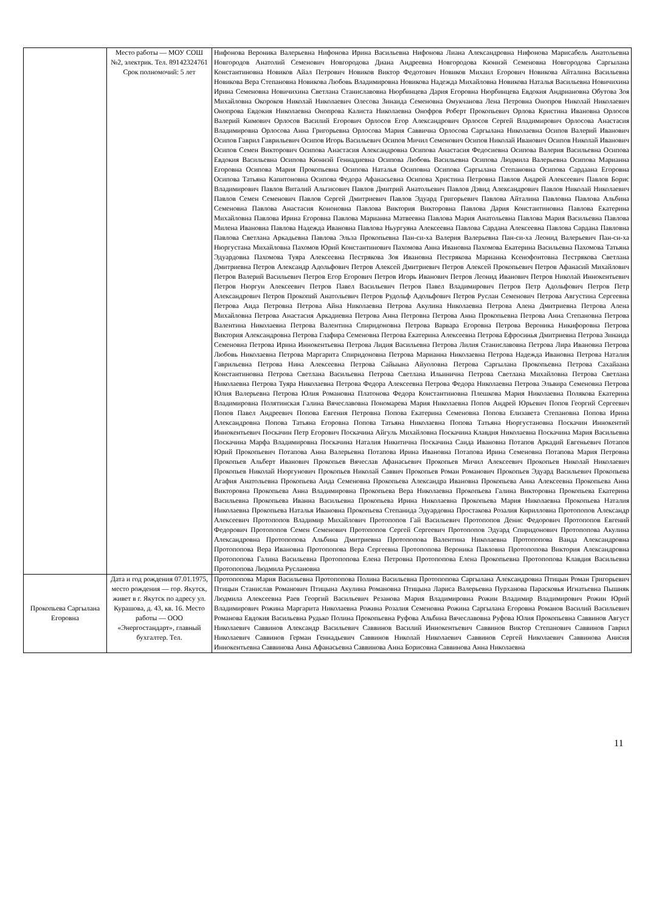| | Место работы — МОУ СОШ №2, электрик. Тел. 89142324761 Срок полномочий: 5 лет | Нифонова Вероника Валерьевна Нифонова Ирина Васильевна Нифонова Лиана Александровна Нифонова Марисабель Анатольевна Новгородов Анатолий Семенович Новгородова Диана Андреевна Новгородова Кюннэй Семеновна Новгородова Саргылана Константиновна Новиков Айал Петрович Новиков Виктор Федотович Новиков Михаил Егорович Новикова Айталина Васильевна Новикова Вера Степановна Новикова Любовь Владимировна Новикова Надежда Михайловна Новикова Наталья Васильевна Новичихина Ирина Семеновна Новичихина Светлана Станиславовна Нюрбинцева Дария Егоровна Нюрбинцева Евдокия Андриановна Обутова Зоя Михайловна Окороков Николай Николаевич Олесова Зинаида Семеновна Омукчанова Лена Петровна Онопров Николай Николаевич Онопрова Евдокия Николаевна Онопрова Калиста Николаевна Онофров Роберт Прокопьевич Орлова Кристина Ивановна Орлосов Валерий Кимович Орлосов Василий Егорович Орлосов Егор Александрович Орлосов Сергей Владимирович Орлосова Анастасия Владимировна Орлосова Анна Григорьевна Орлосова Мария Саввична Орлосова Саргылана Николаевна Осипов Валерий Иванович Осипов Гаврил Гаврильевич Осипов Игорь Васильевич Осипов Мичил Семенович Осипов Николай Иванович Осипов Николай Иванович Осипов Семен Викторович Осипова Анастасия Александровна Осипова Анастасия Федосиевна Осипова Валерия Васильевна Осипова Евдокия Васильевна Осипова Кюннэй Геннадиевна Осипова Любовь Васильевна Осипова Людмила Валерьевна Осипова Марианна Егоровна Осипова Мария Прокопьевна Осипова Наталья Осиповна Осипова Саргылана Степановна Осипова Сардаана Егоровна Осипова Татьяна Капитоновна Осипова Федора Афанасьевна Осипова Христина Петровна Павлов Андрей Алексеевич Павлов Борис Владимирович Павлов Виталий Альгисович Павлов Дмитрий Анатольевич Павлов Дэвид Александрович Павлов Николай Николаевич Павлов Семен Семенович Павлов Сергей Дмитриевич Павлов Эдуард Григорьевич Павлова Айталина Павловна Павлова Альбина Семеновна Павлова Анастасия Кононовна Павлова Виктория Викторовна Павлова Дария Константиновна Павлова Екатерина Михайловна Павлова Ирина Егоровна Павлова Марианна Матвеевна Павлова Мария Анатольевна Павлова Мария Васильевна Павлова Милена Ивановна Павлова Надежда Ивановна Павлова Ньургуяна Алексеевна Павлова Сардана Алексеевна Павлова Сардана Павловна Павлова Светлана Аркадьевна Павлова Эльза Прокопьевна Пан-си-ха Валерия Валерьевна Пан-си-ха Леонид Валерьевич Пан-си-ха Нюргустана Михайловна Пахомов Юрий Константинович Пахомова Анна Ивановна Пахомова Екатерина Васильевна Пахомова Татьяна Эдуардовна Пахомова Туяра Алексеевна Пестрякова Зоя Ивановна Пестрякова Марианна Ксенофонтовна Пестрякова Светлана Дмитриевна Петров Александр Адольфович Петров Алексей Дмитриевич Петров Алексей Прокопьевич Петров Афанасий Михайлович Петров Валерий Васильевич Петров Егор Егорович Петров Игорь Иванович Петров Леонид Иванович Петров Николай Иннокентьевич Петров Нюргун Алексеевич Петров Павел Васильевич Петров Павел Владимирович Петров Петр Адольфович Петров Петр Александрович Петров Прокопий Анатольевич Петров Рудольф Адольфович Петров Руслан Семенович Петрова Августина Сергеевна Петрова Аида Петровна Петрова Айна Николаевна Петрова Акулина Николаевна Петрова Алена Дмитриевна Петрова Алена Михайловна Петрова Анастасия Аркадиевна Петрова Анна Петровна Петрова Анна Прокопьевна Петрова Анна Степановна Петрова Валентина Николаевна Петрова Валентина Спиридоновна Петрова Варвара Егоровна Петрова Вероника Никифоровна Петрова Виктория Александровна Петрова Глафира Семеновна Петрова Екатерина Алексеевна Петрова Ефросинья Дмитриевна Петрова Зинаида Семеновна Петрова Ирина Иннокентьевна Петрова Лидия Васильевна Петрова Лилия Станиславовна Петрова Лира Ивановна Петрова Любовь Николаевна Петрова Маргарита Спиридоновна Петрова Марианна Николаевна Петрова Надежда Ивановна Петрова Наталия Гаврильевна Петрова Нина Алексеевна Петрова Сайыына Айуоловна Петрова Саргылана Прокопьевна Петрова Сахайаана Константиновна Петрова Светлана Васильевна Петрова Светлана Ильинична Петрова Светлана Михайловна Петрова Светлана Николаевна Петрова Туяра Николаевна Петрова Федора Алексеевна Петрова Федора Николаевна Петрова Эльвира Семеновна Петрова Юлия Валерьевна Петрова Юлия Романовна Платонова Федора Константиновна Плешкова Мария Николаевна Полякова Екатерина Владимировна Полятинская Галина Вячеславовна Пономарева Мария Николаевна Попов Андрей Юрьевич Попов Георгий Сергеевич Попов Павел Андреевич Попова Евгения Петровна Попова Екатерина Семеновна Попова Елизавета Степановна Попова Ирина Александровна Попова Татьяна Егоровна Попова Татьяна Николаевна Попова Татьяна Нюргустановна Поскачин Иннокентий Иннокентьевич Поскачин Петр Егорович Поскачина Айгуль Михайловна Поскачина Клавдия Николаевна Поскачина Мария Васильевна Поскачина Марфа Владимировна Поскачина Наталия Никитична Поскачина Саида Ивановна Потапов Аркадий Евгеньевич Потапов Юрий Прокопьевич Потапова Анна Валерьевна Потапова Ирина Ивановна Потапова Ирина Семеновна Потапова Мария Петровна Прокопьев Альберт Иванович Прокопьев Вячеслав Афанасьевич Прокопьев Мичил Алексеевич Прокопьев Николай Николаевич Прокопьев Николай Нюргунович Прокопьев Николай Саввич Прокопьев Роман Романович Прокопьев Эдуард Васильевич Прокопьева Агафия Анатольевна Прокопьева Аида Семеновна Прокопьева Александра Ивановна Прокопьева Анна Алексеевна Прокопьева Анна Викторовна Прокопьева Анна Владимировна Прокопьева Вера Николаевна Прокопьева Галина Викторовна Прокопьева Екатерина Васильевна Прокопьева Иванна Васильевна Прокопьева Ирина Николаевна Прокопьева Мария Николаевна Прокопьева Наталия Николаевна Прокопьева Наталья Ивановна Прокопьева Степанида Эдуардовна Простакова Розалия Кирилловна Протопопов Александр Алексеевич Протопопов Владимир Михайлович Протопопов Гай Васильевич Протопопов Денис Федорович Протопопов Евгений Федорович Протопопов Семен Семенович Протопопов Сергей Сергеевич Протопопов Эдуард Спиридонович Протопопова Акулина Александровна Протопопова Альбина Дмитриевна Протопопова Валентина Николаевна Протопопова Ванда Александровна Протопопова Вера Ивановна Протопопова Вера Сергеевна Протопопова Вероника Павловна Протопопова Виктория Александровна Протопопова Галина Васильевна Протопопова Елена Петровна Протопопова Елена Прокопьевна Протопопова Клавдия Васильевна Протопопова Людмила Руслановна |
| Прокопьева Саргылана Егоровна | Дата и год рождения 07.01.1975, место рождения — гор. Якутск, живет в г. Якутск по адресу ул. Курашова, д. 43, кв. 16. Место работы — ООО «Энергостандарт», главный бухгалтер. Тел. | Протопопова Мария Васильевна Протопопова Полина Васильевна Протопопова Саргылана Александровна Птицын Роман Григорьевич Птицын Станислав Романович Птицына Акулина Романовна Птицына Лариса Валерьевна Пурханова Парасковья Игнатьевна Пышняк Людмила Алексеевна Раев Георгий Васильевич Резанова Мария Владимировна Рожин Владимир Владимирович Рожин Юрий Владимирович Рожина Маргарита Николаевна Рожина Розалия Семеновна Рожина Саргылана Егоровна Романов Василий Васильевич Романова Евдокия Васильевна Рудько Полина Прокопьевна Руфова Альбина Вячеславовна Руфова Юлия Прокопьевна Саввинов Август Николаевич Саввинов Александр Васильевич Саввинов Василий Иннокентьевич Саввинов Виктор Степанович Саввинов Гаврил Николаевич Саввинов Герман Геннадьевич Саввинов Николай Николаевич Саввинов Сергей Николаевич Саввинова Анисия Иннокентьевна Саввинова Анна Афанасьевна Саввинова Анна Борисовна Саввинова Анна Николаевна |
11